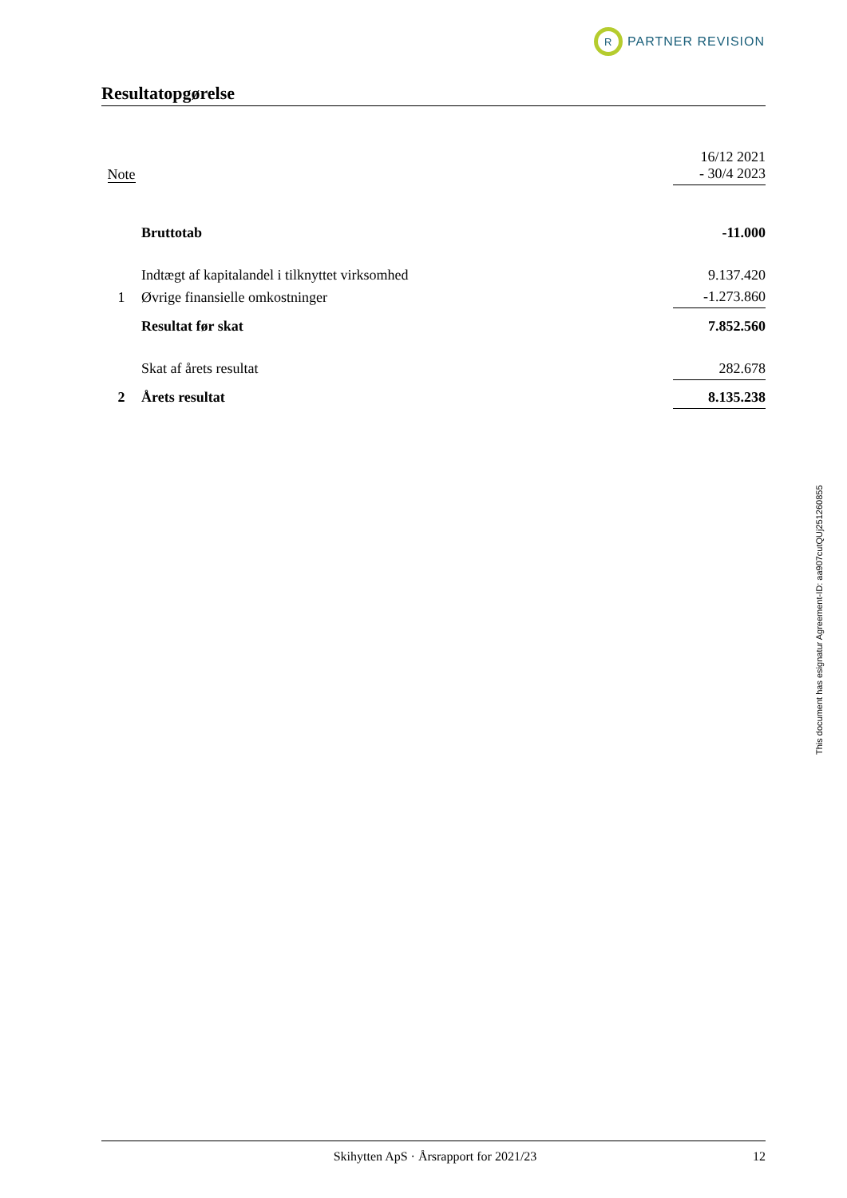R
PARTNER REVISION
Resultatopgørelse
| Note | | 16/12 2021 - 30/4 2023 |
| | Bruttotab | -11.000 |
| | Indtægt af kapitalandel i tilknyttet virksomhed | 9.137.420 |
| 1 | Øvrige finansielle omkostninger | -1.273.860 |
| | Resultat før skat | 7.852.560 |
| | Skat af årets resultat | 282.678 |
| 2 | Årets resultat | 8.135.238 |
This document has esignatur Agreement-ID: aa907cutQUj251260855
Skihytten ApS · Årsrapport for 2021/23 12